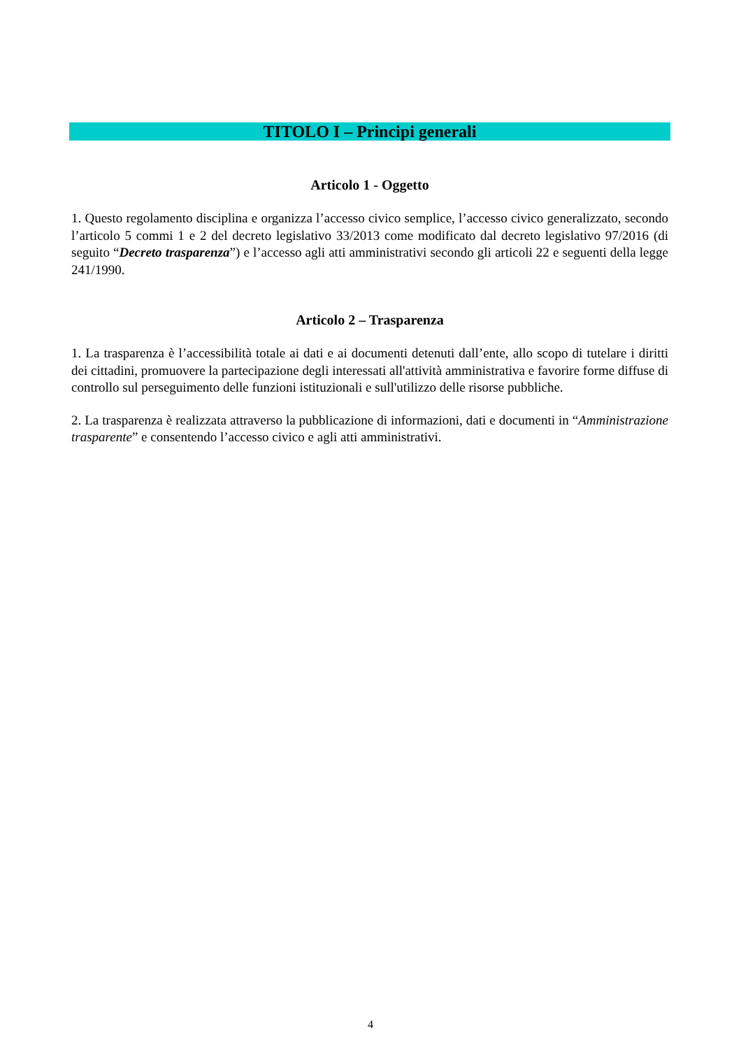TITOLO I – Principi generali
Articolo 1 - Oggetto
1. Questo regolamento disciplina e organizza l’accesso civico semplice, l’accesso civico generalizzato, secondo l’articolo 5 commi 1 e 2 del decreto legislativo 33/2013 come modificato dal decreto legislativo 97/2016 (di seguito “Decreto trasparenza”) e l’accesso agli atti amministrativi secondo gli articoli 22 e seguenti della legge 241/1990.
Articolo 2 – Trasparenza
1. La trasparenza è l’accessibilità totale ai dati e ai documenti detenuti dall’ente, allo scopo di tutelare i diritti dei cittadini, promuovere la partecipazione degli interessati all'attività amministrativa e favorire forme diffuse di controllo sul perseguimento delle funzioni istituzionali e sull'utilizzo delle risorse pubbliche.
2. La trasparenza è realizzata attraverso la pubblicazione di informazioni, dati e documenti in “Amministrazione trasparente” e consentendo l’accesso civico e agli atti amministrativi.
4